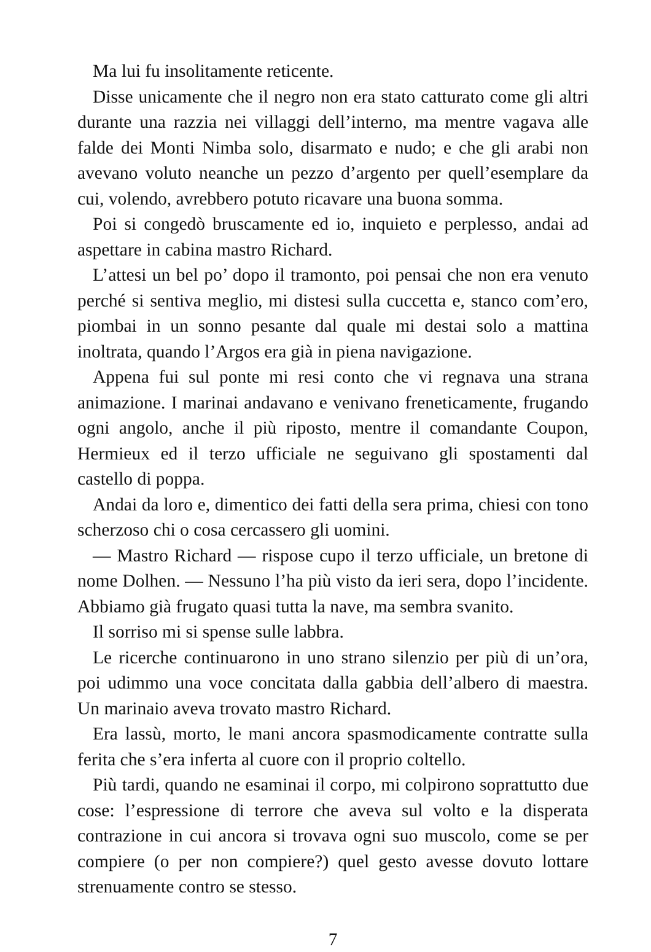Ma lui fu insolitamente reticente.
Disse unicamente che il negro non era stato catturato come gli altri durante una razzia nei villaggi dell’interno, ma mentre vagava alle falde dei Monti Nimba solo, disarmato e nudo; e che gli arabi non avevano voluto neanche un pezzo d’argento per quell’esemplare da cui, volendo, avrebbero potuto ricavare una buona somma.
Poi si congedò bruscamente ed io, inquieto e perplesso, andai ad aspettare in cabina mastro Richard.
L’attesi un bel po’ dopo il tramonto, poi pensai che non era venuto perché si sentiva meglio, mi distesi sulla cuccetta e, stanco com’ero, piombai in un sonno pesante dal quale mi destai solo a mattina inoltrata, quando l’Argos era già in piena navigazione.
Appena fui sul ponte mi resi conto che vi regnava una strana animazione. I marinai andavano e venivano freneticamente, frugando ogni angolo, anche il più riposto, mentre il comandante Coupon, Hermieux ed il terzo ufficiale ne seguivano gli spostamenti dal castello di poppa.
Andai da loro e, dimentico dei fatti della sera prima, chiesi con tono scherzoso chi o cosa cercassero gli uomini.
— Mastro Richard — rispose cupo il terzo ufficiale, un bretone di nome Dolhen. — Nessuno l’ha più visto da ieri sera, dopo l’incidente. Abbiamo già frugato quasi tutta la nave, ma sembra svanito.
Il sorriso mi si spense sulle labbra.
Le ricerche continuarono in uno strano silenzio per più di un’ora, poi udimmo una voce concitata dalla gabbia dell’albero di maestra. Un marinaio aveva trovato mastro Richard.
Era lassù, morto, le mani ancora spasmodicamente contratte sulla ferita che s’era inferta al cuore con il proprio coltello.
Più tardi, quando ne esaminai il corpo, mi colpirono soprattutto due cose: l’espressione di terrore che aveva sul volto e la disperata contrazione in cui ancora si trovava ogni suo muscolo, come se per compiere (o per non compiere?) quel gesto avesse dovuto lottare strenuamente contro se stesso.
7